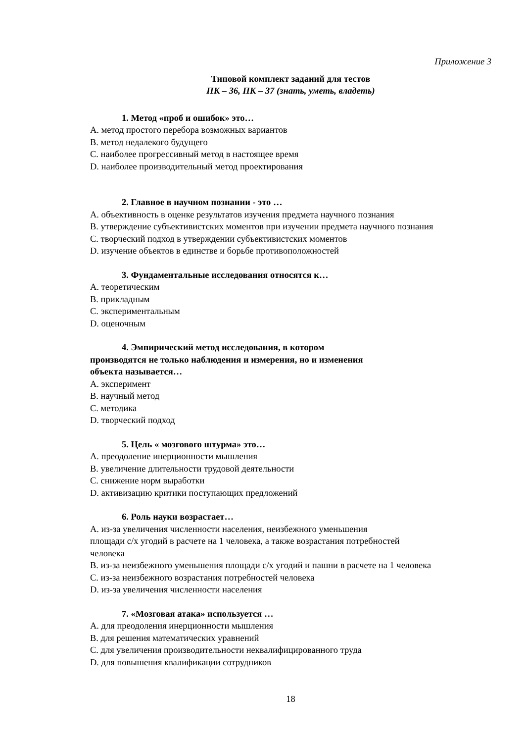Приложение 3
Типовой комплект заданий для тестов
ПК – 36, ПК – 37 (знать, уметь, владеть)
1. Метод «проб и ошибок» это…
A. метод простого перебора возможных вариантов
B. метод недалекого будущего
C. наиболее прогрессивный метод в настоящее время
D. наиболее производительный метод проектирования
2. Главное в научном познании - это …
A. объективность в оценке результатов изучения предмета научного познания
B. утверждение субъективистских моментов при изучении предмета научного познания
C. творческий подход в утверждении субъективистских моментов
D. изучение объектов в единстве и борьбе противоположностей
3. Фундаментальные исследования относятся к…
A. теоретическим
B. прикладным
C. экспериментальным
D. оценочным
4. Эмпирический метод исследования, в котором
производятся не только наблюдения и измерения, но и изменения
объекта называется…
A. эксперимент
B. научный метод
C. методика
D. творческий подход
5. Цель « мозгового штурма» это…
A. преодоление инерционности мышления
B. увеличение длительности трудовой деятельности
C. снижение норм выработки
D. активизацию критики поступающих предложений
6. Роль науки возрастает…
A. из-за увеличения численности населения, неизбежного уменьшения
площади с/х угодий в расчете на 1 человека, а также возрастания потребностей
человека
B. из-за неизбежного уменьшения площади с/х угодий и пашни в расчете на 1 человека
C. из-за неизбежного возрастания потребностей человека
D. из-за увеличения численности населения
7. «Мозговая атака» используется …
A. для преодоления инерционности мышления
B. для решения математических уравнений
C. для увеличения производительности неквалифицированного труда
D. для повышения квалификации сотрудников
18